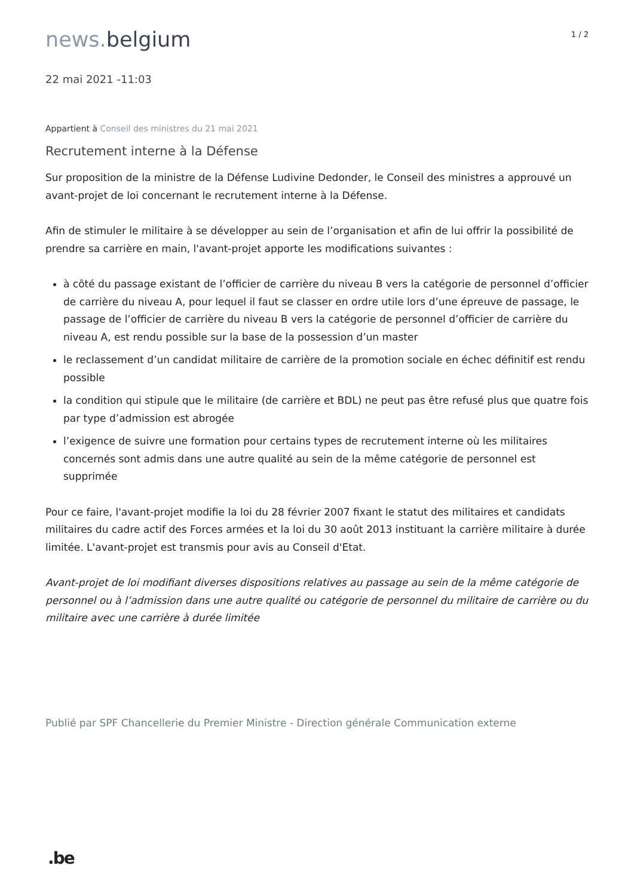news. belgium
1 / 2
22 mai 2021 -11:03
Appartient à Conseil des ministres du 21 mai 2021
Recrutement interne à la Défense
Sur proposition de la ministre de la Défense Ludivine Dedonder, le Conseil des ministres a approuvé un avant-projet de loi concernant le recrutement interne à la Défense.
Afin de stimuler le militaire à se développer au sein de l’organisation et afin de lui offrir la possibilité de prendre sa carrière en main, l'avant-projet apporte les modifications suivantes :
à côté du passage existant de l’officier de carrière du niveau B vers la catégorie de personnel d’officier de carrière du niveau A, pour lequel il faut se classer en ordre utile lors d’une épreuve de passage, le passage de l’officier de carrière du niveau B vers la catégorie de personnel d’officier de carrière du niveau A, est rendu possible sur la base de la possession d’un master
le reclassement d’un candidat militaire de carrière de la promotion sociale en échec définitif est rendu possible
la condition qui stipule que le militaire (de carrière et BDL) ne peut pas être refusé plus que quatre fois par type d’admission est abrogée
l’exigence de suivre une formation pour certains types de recrutement interne où les militaires concernés sont admis dans une autre qualité au sein de la même catégorie de personnel est supprimée
Pour ce faire, l'avant-projet modifie la loi du 28 février 2007 fixant le statut des militaires et candidats militaires du cadre actif des Forces armées et la loi du 30 août 2013 instituant la carrière militaire à durée limitée. L'avant-projet est transmis pour avis au Conseil d'Etat.
Avant-projet de loi modifiant diverses dispositions relatives au passage au sein de la même catégorie de personnel ou à l’admission dans une autre qualité ou catégorie de personnel du militaire de carrière ou du militaire avec une carrière à durée limitée
Publié par SPF Chancellerie du Premier Ministre - Direction générale Communication externe
.be